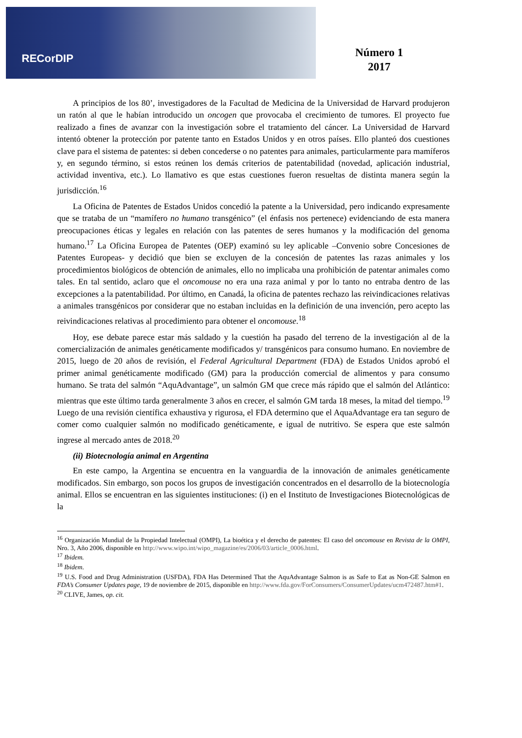RECorDIP
Número 1
2017
A principios de los 80’, investigadores de la Facultad de Medicina de la Universidad de Harvard produjeron un ratón al que le habían introducido un oncogen que provocaba el crecimiento de tumores. El proyecto fue realizado a fines de avanzar con la investigación sobre el tratamiento del cáncer. La Universidad de Harvard intentó obtener la protección por patente tanto en Estados Unidos y en otros países. Ello planteó dos cuestiones clave para el sistema de patentes: si deben concederse o no patentes para animales, particularmente para mamíferos y, en segundo término, si estos reúnen los demás criterios de patentabilidad (novedad, aplicación industrial, actividad inventiva, etc.). Lo llamativo es que estas cuestiones fueron resueltas de distinta manera según la jurisdicción.<sup>16</sup>
La Oficina de Patentes de Estados Unidos concedió la patente a la Universidad, pero indicando expresamente que se trataba de un “mamífero no humano transgénico” (el énfasis nos pertenece) evidenciando de esta manera preocupaciones éticas y legales en relación con las patentes de seres humanos y la modificación del genoma humano.<sup>17</sup> La Oficina Europea de Patentes (OEP) examinó su ley aplicable –Convenio sobre Concesiones de Patentes Europeas- y decidió que bien se excluyen de la concesión de patentes las razas animales y los procedimientos biológicos de obtención de animales, ello no implicaba una prohibición de patentar animales como tales. En tal sentido, aclaro que el oncomouse no era una raza animal y por lo tanto no entraba dentro de las excepciones a la patentabilidad. Por último, en Canadá, la oficina de patentes rechazo las reivindicaciones relativas a animales transgénicos por considerar que no estaban incluidas en la definición de una invención, pero acepto las reivindicaciones relativas al procedimiento para obtener el oncomouse.<sup>18</sup>
Hoy, ese debate parece estar más saldado y la cuestión ha pasado del terreno de la investigación al de la comercialización de animales genéticamente modificados y/ transgénicos para consumo humano. En noviembre de 2015, luego de 20 años de revisión, el Federal Agricultural Department (FDA) de Estados Unidos aprobó el primer animal genéticamente modificado (GM) para la producción comercial de alimentos y para consumo humano. Se trata del salmón “AquAdvantage”, un salmón GM que crece más rápido que el salmón del Atlántico: mientras que este último tarda generalmente 3 años en crecer, el salmón GM tarda 18 meses, la mitad del tiempo.<sup>19</sup> Luego de una revisión científica exhaustiva y rigurosa, el FDA determino que el AquaAdvantage era tan seguro de comer como cualquier salmón no modificado genéticamente, e igual de nutritivo. Se espera que este salmón ingrese al mercado antes de 2018.<sup>20</sup>
(ii) Biotecnología animal en Argentina
En este campo, la Argentina se encuentra en la vanguardia de la innovación de animales genéticamente modificados. Sin embargo, son pocos los grupos de investigación concentrados en el desarrollo de la biotecnología animal. Ellos se encuentran en las siguientes instituciones: (i) en el Instituto de Investigaciones Biotecnológicas de la
<sup>16</sup> Organización Mundial de la Propiedad Intelectual (OMPI), La bioética y el derecho de patentes: El caso del oncomouse en Revista de la OMPI, Nro. 3, Año 2006, disponible en http://www.wipo.int/wipo_magazine/es/2006/03/article_0006.html.
<sup>17</sup> Ibidem.
<sup>18</sup> Ibidem.
<sup>19</sup> U.S. Food and Drug Administration (USFDA), FDA Has Determined That the AquAdvantage Salmon is as Safe to Eat as Non-GE Salmon en FDA’s Consumer Updates page, 19 de noviembre de 2015, disponible en http://www.fda.gov/ForConsumers/ConsumerUpdates/ucm472487.htm#1.
<sup>20</sup> CLIVE, James, op. cit.